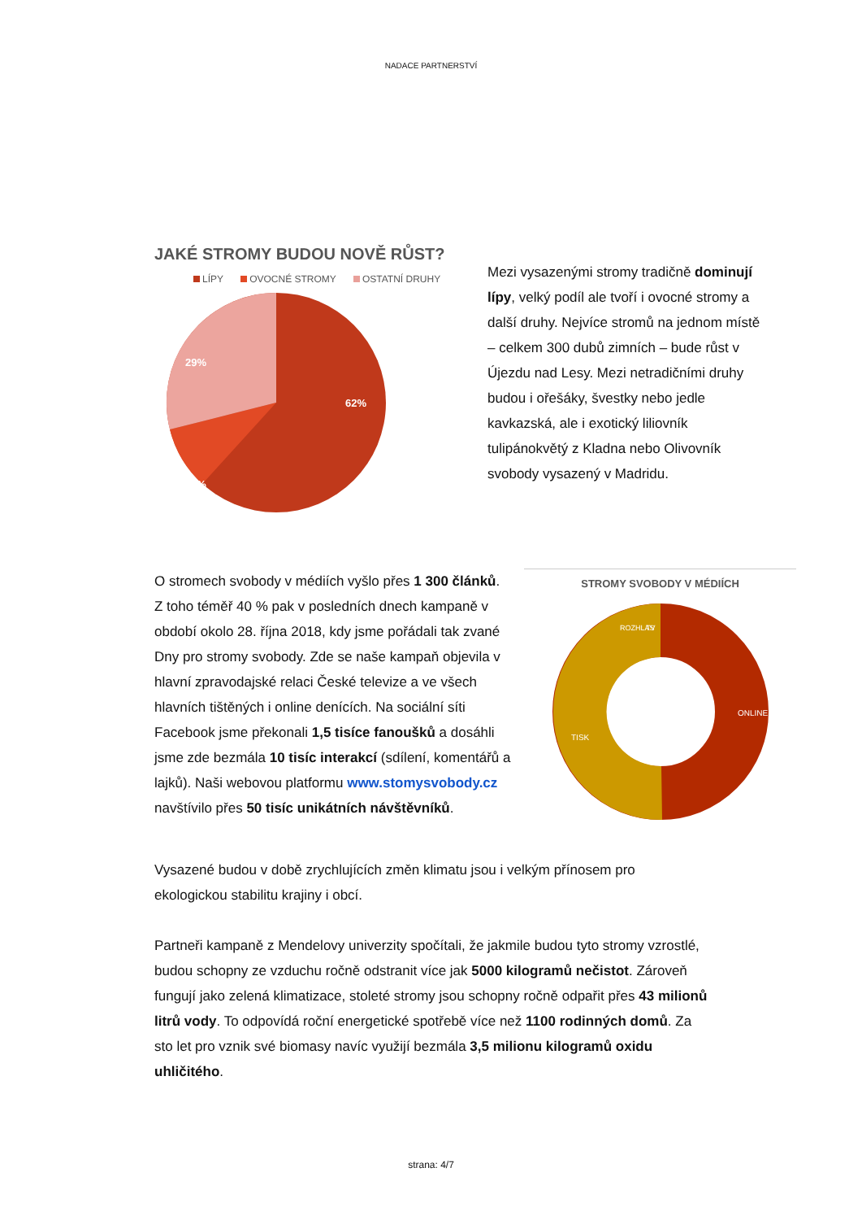NADACE PARTNERSTVÍ
JAKÉ STROMY BUDOU NOVĚ RŮST?
LÍPY OVOCNÉ STROMY OSTATNÍ DRUHY
62%
9%
29%
Mezi vysazenými stromy tradičně dominují lípy, velký podíl ale tvoří i ovocné stromy a další druhy. Nejvíce stromů na jednom místě – celkem 300 dubů zimních – bude růst v Újezdu nad Lesy. Mezi netradičními druhy budou i ořešáky, švestky nebo jedle kavkazská, ale i exotický liliovník tulipánokvětý z Kladna nebo Olivovník svobody vysazený v Madridu.
O stromech svobody v médiích vyšlo přes 1 300 článků. Z toho téměř 40 % pak v posledních dnech kampaně v období okolo 28. října 2018, kdy jsme pořádali tak zvané Dny pro stromy svobody. Zde se naše kampaň objevila v hlavní zpravodajské relaci České televize a ve všech hlavních tištěných i online denících. Na sociální síti Facebook jsme překonali 1,5 tisíce fanoušků a dosáhli jsme zde bezmála 10 tisíc interakcí (sdílení, komentářů a lajků). Naši webovou platformu www.stomysvobody.cz navštívilo přes 50 tisíc unikátních návštěvníků.
STROMY SVOBODY V MÉDIÍCH
ONLINE
TISK
ROZHLAS
TV
Vysazené budou v době zrychlujících změn klimatu jsou i velkým přínosem pro ekologickou stabilitu krajiny i obcí.
Partneři kampaně z Mendelovy univerzity spočítali, že jakmile budou tyto stromy vzrostlé, budou schopny ze vzduchu ročně odstranit více jak 5000 kilogramů nečistot. Zároveň fungují jako zelená klimatizace, stoleté stromy jsou schopny ročně odpařit přes 43 milionů litrů vody. To odpovídá roční energetické spotřebě více než 1100 rodinných domů. Za sto let pro vznik své biomasy navíc využijí bezmála 3,5 milionu kilogramů oxidu uhličitého.
strana: 4/7